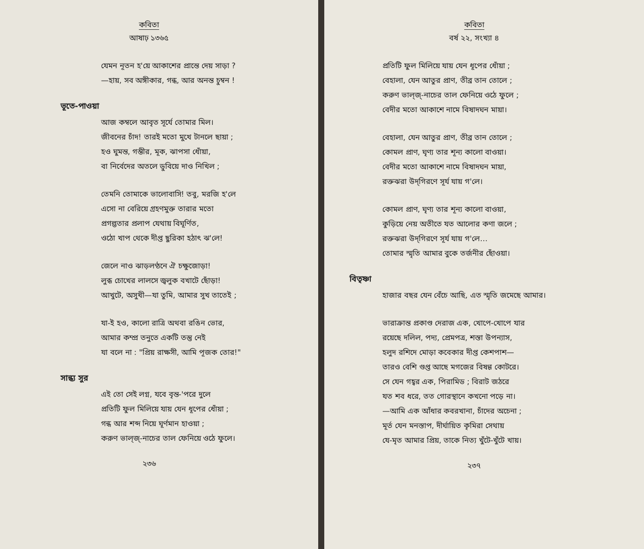কবিতা
আষাঢ় ১৩৬৫
যেমন নূতন হ'য়ে আকাশের প্রান্তে দেয় সাড়া ?
—হায়, সব অঙ্গীকার, গন্ধ, আর অনন্ত চুম্বন !
ভূতে-পাওয়া
আজ কম্বলে আবৃত সূর্যে তোমার মিল।
জীবনের চাঁদ! তারই মতো মুখে টানলে ছায়া ;
হও ঘুমন্ত, গম্ভীর, মূক, ঝাপসা ধোঁয়া,
বা নির্বেদের অতলে ডুবিয়ে দাও নিখিল ;
তেমনি তোমাকে ভালোবাসি! তবু, মরজি হ'লে
এসো না বেরিয়ে গ্রহণমুক্ত তারার মতো
প্রগল্ভতার প্রলাপ যেথায় বিঘূর্ণিত,
ওঠো খাপ থেকে দীপ্ত ছুরিকা হঠাৎ ঝ'লে!
জেলে নাও ঝাড়লণ্ঠনে ঐ চক্ষুজোড়া!
লুব্ধ চোখের লালসে জ্বলুক বখাটে ছোঁড়া!
আখুটে, অসুখী—যা তুমি, আমার সুখ তাতেই ;
যা-ই হও, কালো রাত্রি অথবা রঙিন ভোর,
আমার কম্প্র তনুতে একটি তন্তু নেই
যা বলে না : "প্রিয় রাক্ষসী, আমি পূজক তোর!"
সান্ধ্য সুর
এই তো সেই লগ্ন, যবে বৃন্ত-'পরে দুলে
প্রতিটি ফুল মিলিয়ে যায় যেন ধূপের ধোঁয়া ;
গন্ধ আর শব্দ নিয়ে ঘূর্ণমান হাওয়া ;
করুণ ভাল্জ্-নাচের তাল ফেনিয়ে ওঠে ফুলে।
২৩৬
কবিতা
বর্ষ ২২, সংখ্যা ৪
প্রতিটি ফুল মিলিয়ে যায় যেন ধূপের ধোঁয়া ;
বেহালা, যেন আতুর প্রাণ, তীব্র তান তোলে ;
করুণ ভাল্জ্-নাচের তাল ফেনিয়ে ওঠে ফুলে ;
বেদীর মতো আকাশে নামে বিষাদঘন মায়া।
বেহালা, যেন আতুর প্রাণ, তীব্র তান তোলে ;
কোমল প্রাণ, ঘৃণ্য তার শূন্য কালো বাওয়া।
বেদীর মতো আকাশে নামে বিষাদঘন মায়া,
রক্তঝরা উদ্‌গিরণে সূর্য যায় গ'লে।
কোমল প্রাণ, ঘৃণ্য তার শূন্য কালো বাওয়া,
কুড়িয়ে নেয় অতীতে যত আলোর কণা জলে ;
রক্তঝরা উদ্‌গিরণে সূর্য যায় গ'লে…
তোমার স্মৃতি আমার বুকে তর্জনীর ছোঁওয়া।
বিতৃষ্ণা
হাজার বছর যেন বেঁচে আছি, এত স্মৃতি জমেছে আমার।
ভারাক্রান্ত প্রকাণ্ড দেরাজ এক, খোপে-খোপে যার
রয়েছে দলিল, পদ্য, প্রেমপত্র, শস্তা উপন্যাস,
হলুদ রশিদে মোড়া কবেকার দীপ্ত কেশপাশ—
তারও বেশি গুপ্ত আছে মগজের বিষণ্ণ কোটরে।
সে যেন গহ্বর এক, পিরামিড ; বিরাট জঠরে
যত শব ধরে, তত গোরস্থানে কখনো পড়ে না।
—আমি এক আঁধার কবরখানা, চাঁদের অচেনা ;
মূর্ত যেন মনস্তাপ, দীর্ঘায়িত কৃমিরা সেথায়
যে-মৃত আমার প্রিয়, তাকে নিত্য খুঁটে-খুঁটে খায়।
২৩৭